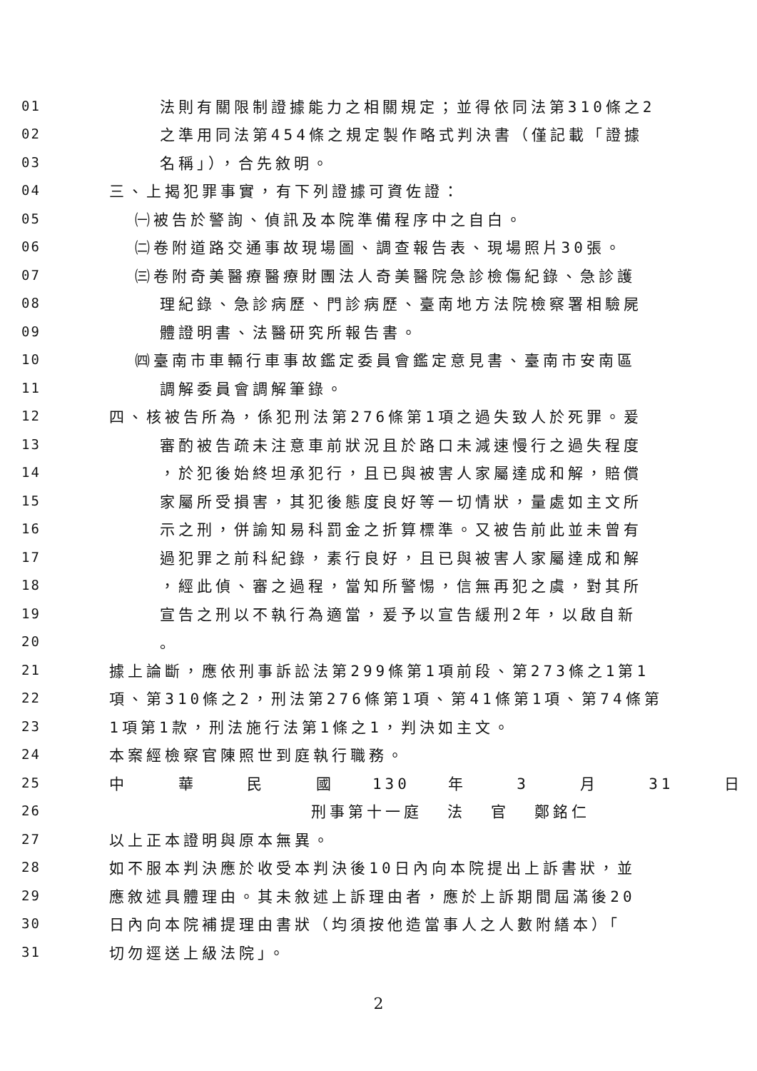01 法則有關限制證據能力之相關規定；並得依同法第310條之2
02 之準用同法第454條之規定製作略式判決書（僅記載「證據
03 名稱」），合先敘明。
04 三、上揭犯罪事實，有下列證據可資佐證：
05 ㈠被告於警詢、偵訊及本院準備程序中之自白。
06 ㈡卷附道路交通事故現場圖、調查報告表、現場照片30張。
07 ㈢卷附奇美醫療醫療財團法人奇美醫院急診檢傷紀錄、急診護
08 理紀錄、急診病歷、門診病歷、臺南地方法院檢察署相驗屍
09 體證明書、法醫研究所報告書。
10 ㈣臺南市車輛行車事故鑑定委員會鑑定意見書、臺南市安南區
11 調解委員會調解筆錄。
12 四、核被告所為，係犯刑法第276條第1項之過失致人於死罪。爰
13 審酌被告疏未注意車前狀況且於路口未減速慢行之過失程度
14 ，於犯後始終坦承犯行，且已與被害人家屬達成和解，賠償
15 家屬所受損害，其犯後態度良好等一切情狀，量處如主文所
16 示之刑，併諭知易科罰金之折算標準。又被告前此並未曾有
17 過犯罪之前科紀錄，素行良好，且已與被害人家屬達成和解
18 ，經此偵、審之過程，當知所警惕，信無再犯之虞，對其所
19 宣告之刑以不執行為適當，爰予以宣告緩刑2年，以啟自新
20 。
21 據上論斷，應依刑事訴訟法第299條第1項前段、第273條之1第1
22 項、第310條之2，刑法第276條第1項、第41條第1項、第74條第
23 1項第1款，刑法施行法第1條之1，判決如主文。
24 本案經檢察官陳照世到庭執行職務。
25 中 華 民 國 130 年 3 月 31 日
26 刑事第十一庭 法 官 鄭銘仁
27 以上正本證明與原本無異。
28 如不服本判決應於收受本判決後10日內向本院提出上訴書狀，並
29 應敘述具體理由。其未敘述上訴理由者，應於上訴期間屆滿後20
30 日內向本院補提理由書狀（均須按他造當事人之人數附繕本）「
31 切勿逕送上級法院」。
2